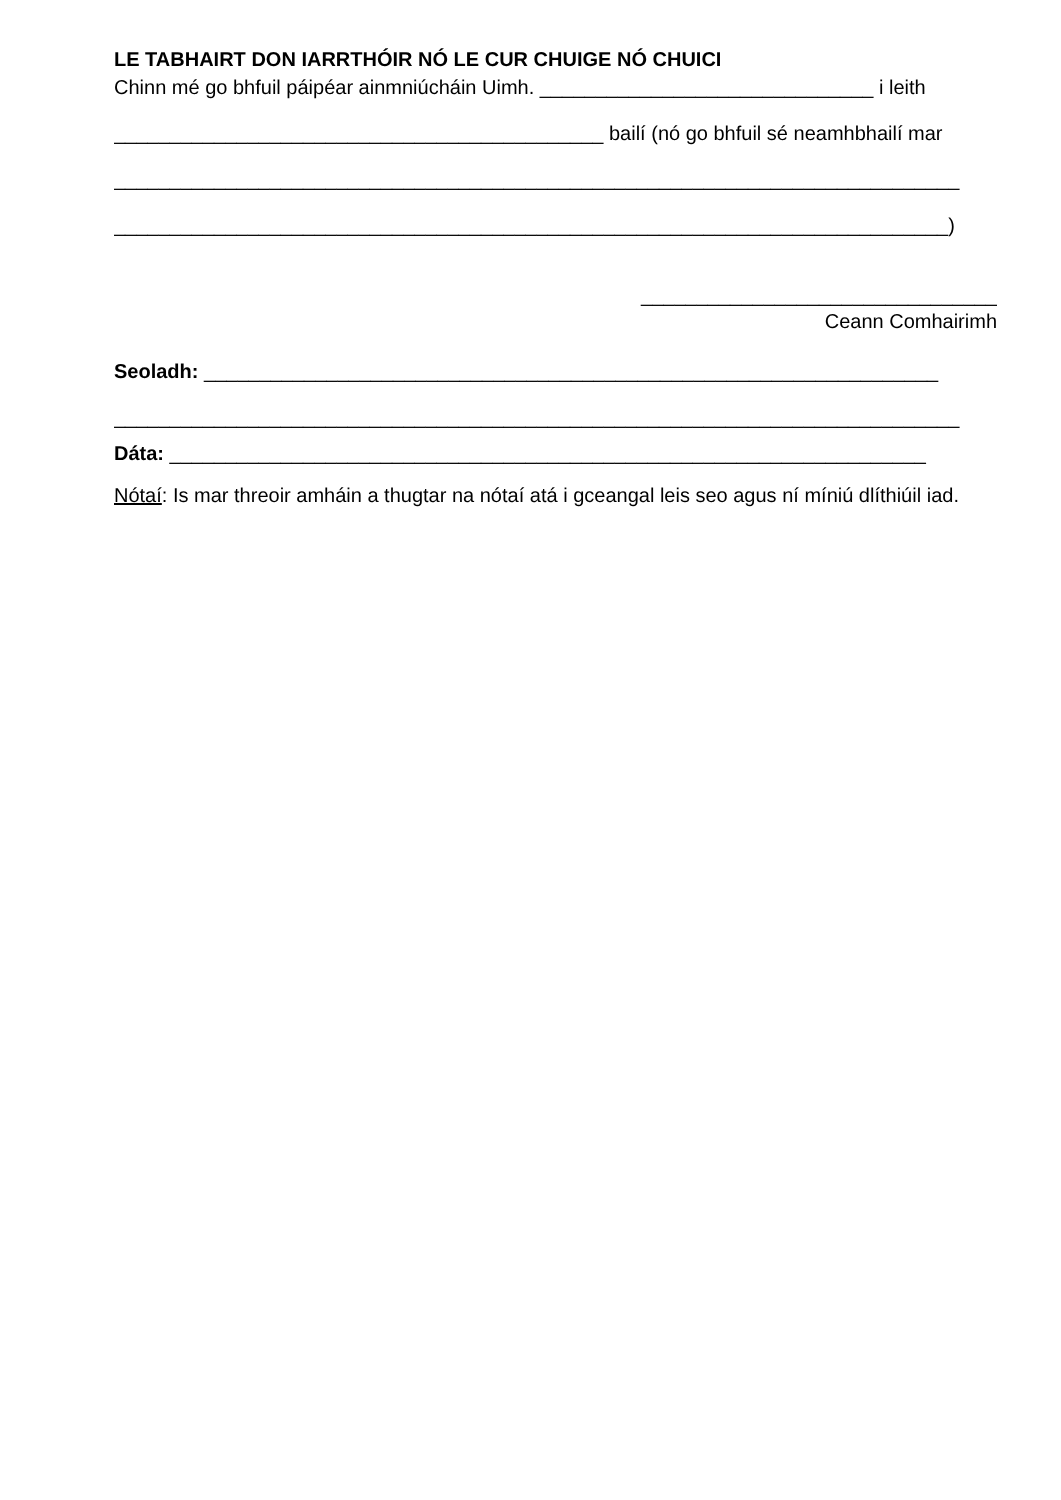LE TABHAIRT DON IARRTHÓIR NÓ LE CUR CHUIGE NÓ CHUICI
Chinn mé go bhfuil páipéar ainmniúcháin Uimh. ______________________________ i leith
____________________________________________ bailí (nó go bhfuil sé neamhbhailí mar
____________________________________________________________________________
___________________________________________________________________________)
________________________________
Ceann Comhairimh
Seoladh: __________________________________________________________________
____________________________________________________________________________
Dáta: ____________________________________________________________________
Nótaí: Is mar threoir amháin a thugtar na nótaí atá i gceangal leis seo agus ní míniú dlíthiúil iad.